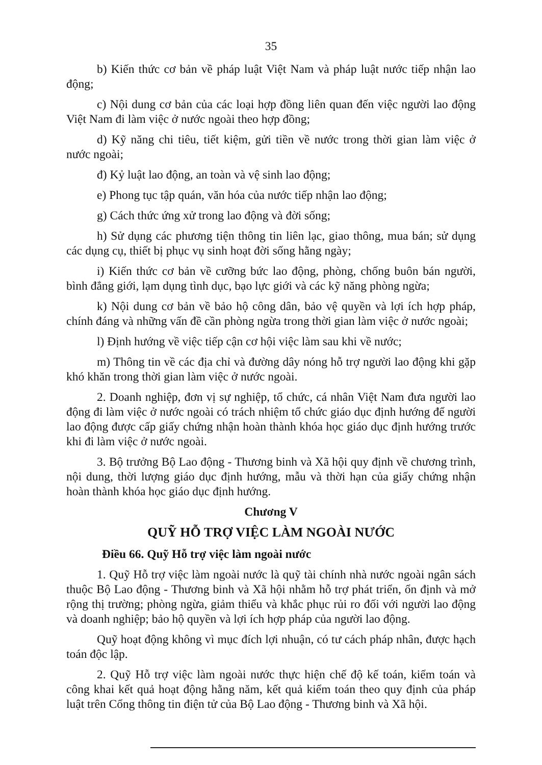35
b) Kiến thức cơ bản về pháp luật Việt Nam và pháp luật nước tiếp nhận lao động;
c) Nội dung cơ bản của các loại hợp đồng liên quan đến việc người lao động Việt Nam đi làm việc ở nước ngoài theo hợp đồng;
d) Kỹ năng chi tiêu, tiết kiệm, gửi tiền về nước trong thời gian làm việc ở nước ngoài;
đ) Kỷ luật lao động, an toàn và vệ sinh lao động;
e) Phong tục tập quán, văn hóa của nước tiếp nhận lao động;
g) Cách thức ứng xử trong lao động và đời sống;
h) Sử dụng các phương tiện thông tin liên lạc, giao thông, mua bán; sử dụng các dụng cụ, thiết bị phục vụ sinh hoạt đời sống hằng ngày;
i) Kiến thức cơ bản về cưỡng bức lao động, phòng, chống buôn bán người, bình đẳng giới, lạm dụng tình dục, bạo lực giới và các kỹ năng phòng ngừa;
k) Nội dung cơ bản về bảo hộ công dân, bảo vệ quyền và lợi ích hợp pháp, chính đáng và những vấn đề cần phòng ngừa trong thời gian làm việc ở nước ngoài;
l) Định hướng về việc tiếp cận cơ hội việc làm sau khi về nước;
m) Thông tin về các địa chỉ và đường dây nóng hỗ trợ người lao động khi gặp khó khăn trong thời gian làm việc ở nước ngoài.
2. Doanh nghiệp, đơn vị sự nghiệp, tổ chức, cá nhân Việt Nam đưa người lao động đi làm việc ở nước ngoài có trách nhiệm tổ chức giáo dục định hướng để người lao động được cấp giấy chứng nhận hoàn thành khóa học giáo dục định hướng trước khi đi làm việc ở nước ngoài.
3. Bộ trưởng Bộ Lao động - Thương binh và Xã hội quy định về chương trình, nội dung, thời lượng giáo dục định hướng, mẫu và thời hạn của giấy chứng nhận hoàn thành khóa học giáo dục định hướng.
Chương V
QUỸ HỖ TRỢ VIỆC LÀM NGOÀI NƯỚC
Điều 66. Quỹ Hỗ trợ việc làm ngoài nước
1. Quỹ Hỗ trợ việc làm ngoài nước là quỹ tài chính nhà nước ngoài ngân sách thuộc Bộ Lao động - Thương binh và Xã hội nhằm hỗ trợ phát triển, ổn định và mở rộng thị trường; phòng ngừa, giảm thiểu và khắc phục rủi ro đối với người lao động và doanh nghiệp; bảo hộ quyền và lợi ích hợp pháp của người lao động.
Quỹ hoạt động không vì mục đích lợi nhuận, có tư cách pháp nhân, được hạch toán độc lập.
2. Quỹ Hỗ trợ việc làm ngoài nước thực hiện chế độ kế toán, kiểm toán và công khai kết quả hoạt động hằng năm, kết quả kiểm toán theo quy định của pháp luật trên Cổng thông tin điện tử của Bộ Lao động - Thương binh và Xã hội.